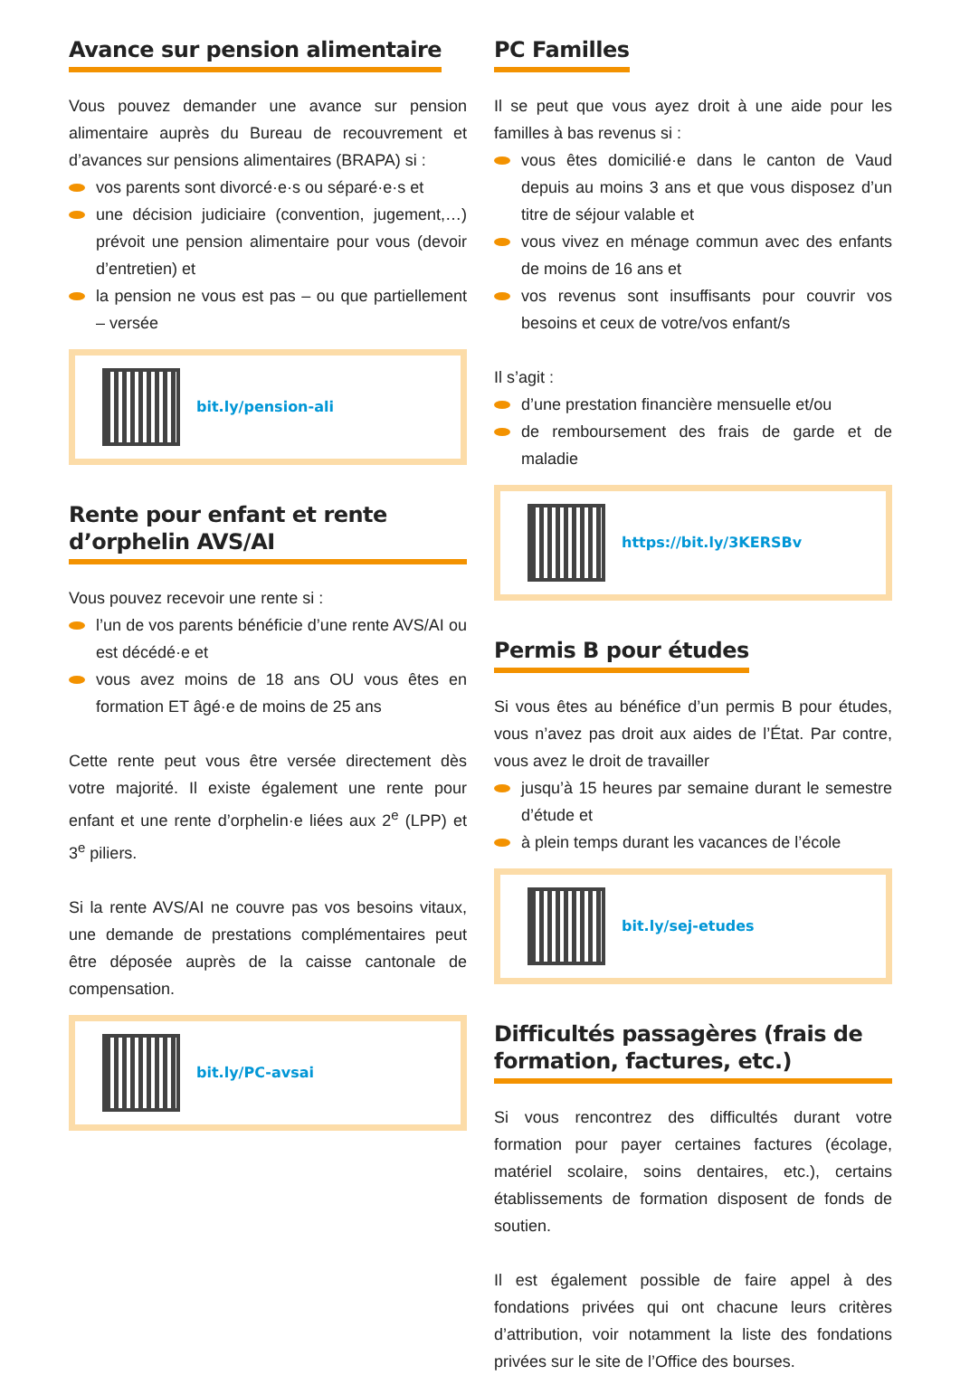Avance sur pension alimentaire
Vous pouvez demander une avance sur pension alimentaire auprès du Bureau de recouvrement et d’avances sur pensions alimentaires (BRAPA) si :
vos parents sont divorcé·e·s ou séparé·e·s et
une décision judiciaire (convention, jugement,…) prévoit une pension alimentaire pour vous (devoir d’entretien) et
la pension ne vous est pas – ou que partiellement – versée
bit.ly/pension-ali
Rente pour enfant et rente d’orphelin AVS/AI
Vous pouvez recevoir une rente si :
l’un de vos parents bénéficie d’une rente AVS/AI ou est décédé·e et
vous avez moins de 18 ans OU vous êtes en formation ET âgé·e de moins de 25 ans
Cette rente peut vous être versée directement dès votre majorité. Il existe également une rente pour enfant et une rente d’orphelin·e liées aux 2<sup>e</sup> (LPP) et 3<sup>e</sup> piliers.
Si la rente AVS/AI ne couvre pas vos besoins vitaux, une demande de prestations complémentaires peut être déposée auprès de la caisse cantonale de compensation.
bit.ly/PC-avsai
PC Familles
Il se peut que vous ayez droit à une aide pour les familles à bas revenus si :
vous êtes domicilié·e dans le canton de Vaud depuis au moins 3 ans et que vous disposez d’un titre de séjour valable et
vous vivez en ménage commun avec des enfants de moins de 16 ans et
vos revenus sont insuffisants pour couvrir vos besoins et ceux de votre/vos enfant/s
Il s’agit :
d’une prestation financière mensuelle et/ou
de remboursement des frais de garde et de maladie
https://bit.ly/3KERSBv
Permis B pour études
Si vous êtes au bénéfice d’un permis B pour études, vous n’avez pas droit aux aides de l’État. Par contre, vous avez le droit de travailler
jusqu’à 15 heures par semaine durant le semestre d’étude et
à plein temps durant les vacances de l’école
bit.ly/sej-etudes
Difficultés passagères (frais de formation, factures, etc.)
Si vous rencontrez des difficultés durant votre formation pour payer certaines factures (écolage, matériel scolaire, soins dentaires, etc.), certains établissements de formation disposent de fonds de soutien.
Il est également possible de faire appel à des fondations privées qui ont chacune leurs critères d’attribution, voir notamment la liste des fondations privées sur le site de l’Office des bourses.